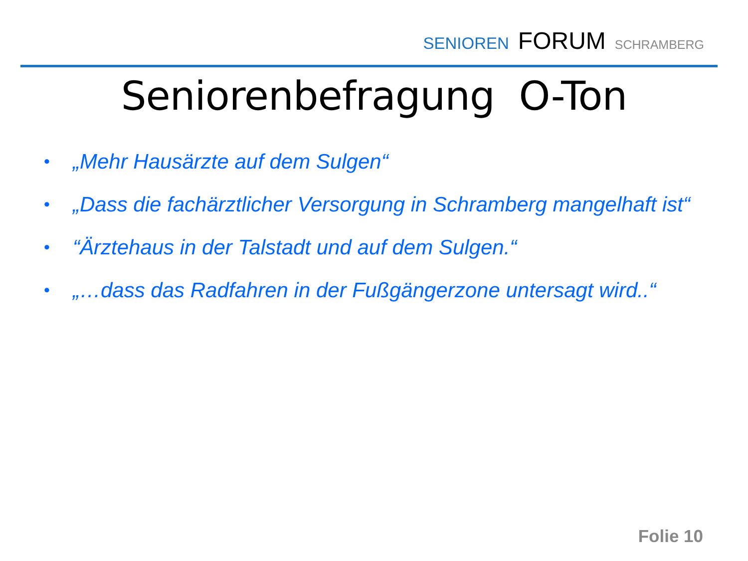SENIOREN FORUM SCHRAMBERG
Seniorenbefragung O-Ton
• „Mehr Hausärzte auf dem Sulgen“
• „Dass die fachärztlicher Versorgung in Schramberg mangelhaft ist“
• “Ärztehaus in der Talstadt und auf dem Sulgen.“
• „…dass das Radfahren in der Fußgängerzone untersagt wird..“
Folie 10